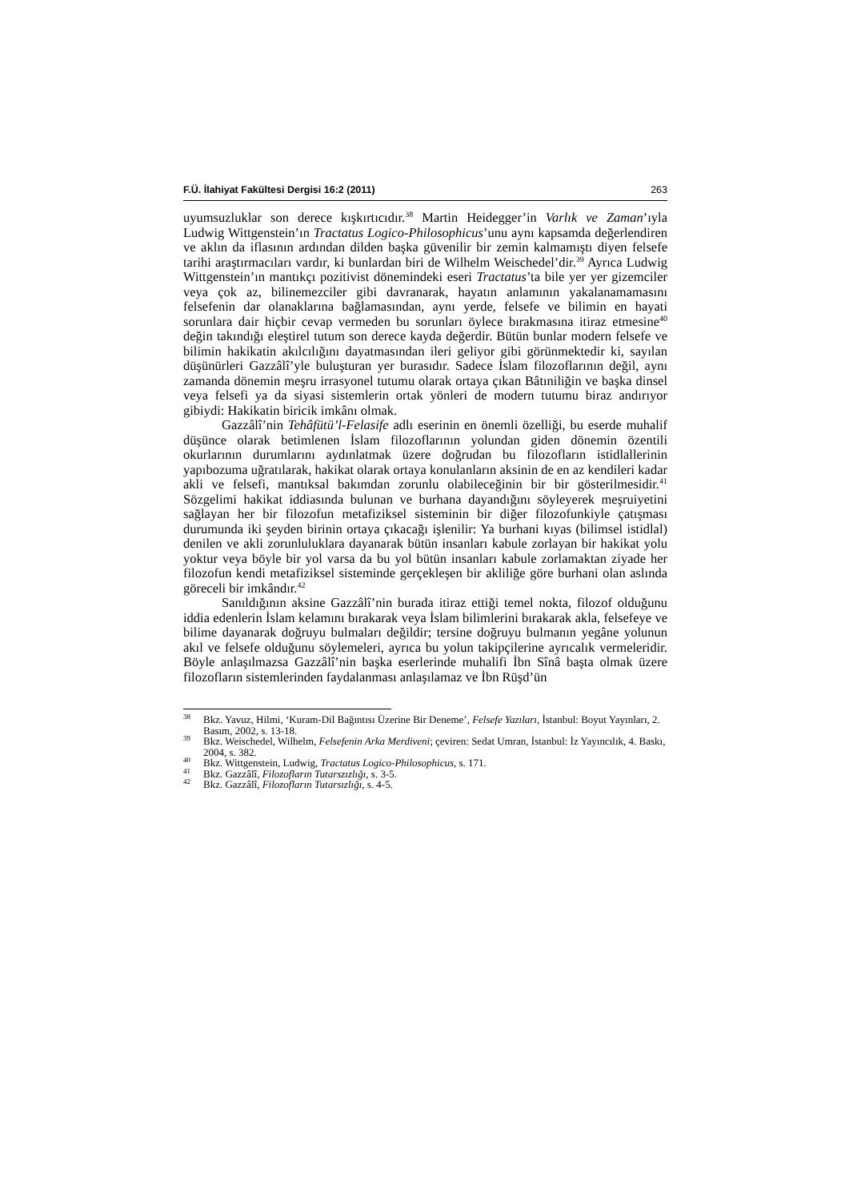F.Ü. İlahiyat Fakültesi Dergisi 16:2 (2011) 263
uyumsuzluklar son derece kışkırtıcıdır.<sup>38</sup> Martin Heidegger’in Varlık ve Zaman’ıyla Ludwig Wittgenstein’ın Tractatus Logico-Philosophicus’unu aynı kapsamda değerlendiren ve aklın da iflasının ardından dilden başka güvenilir bir zemin kalmamıştı diyen felsefe tarihi araştırmacıları vardır, ki bunlardan biri de Wilhelm Weischedel’dir.<sup>39</sup> Ayrıca Ludwig Wittgenstein’ın mantıkçı pozitivist dönemindeki eseri Tractatus’ta bile yer yer gizemciler veya çok az, bilinemezciler gibi davranarak, hayatın anlamının yakalanamamasını felsefenin dar olanaklarına bağlamasından, aynı yerde, felsefe ve bilimin en hayati sorunlara dair hiçbir cevap vermeden bu sorunları öylece bırakmasına itiraz etmesine<sup>40</sup> değin takındığı eleştirel tutum son derece kayda değerdir. Bütün bunlar modern felsefe ve bilimin hakikatin akılcılığını dayatmasından ileri geliyor gibi görünmektedir ki, sayılan düşünürleri Gazzâlî’yle buluşturan yer burasıdır. Sadece İslam filozoflarının değil, aynı zamanda dönemin meşru irrasyonel tutumu olarak ortaya çıkan Bâtıniliğin ve başka dinsel veya felsefi ya da siyasi sistemlerin ortak yönleri de modern tutumu biraz andırıyor gibiydi: Hakikatin biricik imkânı olmak.
Gazzâlî’nin Tehâfütü’l-Felasife adlı eserinin en önemli özelliği, bu eserde muhalif düşünce olarak betimlenen İslam filozoflarının yolundan giden dönemin özentili okurlarının durumlarını aydınlatmak üzere doğrudan bu filozofların istidlallerinin yapıbozuma uğratılarak, hakikat olarak ortaya konulanların aksinin de en az kendileri kadar akli ve felsefi, mantıksal bakımdan zorunlu olabileceğinin bir bir gösterilmesidir.<sup>41</sup> Sözgelimi hakikat iddiasında bulunan ve burhana dayandığını söyleyerek meşruiyetini sağlayan her bir filozofun metafiziksel sisteminin bir diğer filozofunkiyle çatışması durumunda iki şeyden birinin ortaya çıkacağı işlenilir: Ya burhani kıyas (bilimsel istidlal) denilen ve akli zorunluluklara dayanarak bütün insanları kabule zorlayan bir hakikat yolu yoktur veya böyle bir yol varsa da bu yol bütün insanları kabule zorlamaktan ziyade her filozofun kendi metafiziksel sisteminde gerçekleşen bir akliliğe göre burhani olan aslında göreceli bir imkândır.<sup>42</sup>
Sanıldığının aksine Gazzâlî’nin burada itiraz ettiği temel nokta, filozof olduğunu iddia edenlerin İslam kelamını bırakarak veya İslam bilimlerini bırakarak akla, felsefeye ve bilime dayanarak doğruyu bulmaları değildir; tersine doğruyu bulmanın yegâne yolunun akıl ve felsefe olduğunu söylemeleri, ayrıca bu yolun takipçilerine ayrıcalık vermeleridir. Böyle anlaşılmazsa Gazzâlî’nin başka eserlerinde muhalifi İbn Sînâ başta olmak üzere filozofların sistemlerinden faydalanması anlaşılamaz ve İbn Rüşd’ün
<sup>38</sup> Bkz. Yavuz, Hilmi, ‘Kuram-Dil Bağıntısı Üzerine Bir Deneme’, Felsefe Yazıları, İstanbul: Boyut Yayınları, 2. Basım, 2002, s. 13-18.
<sup>39</sup> Bkz. Weischedel, Wilhelm, Felsefenin Arka Merdiveni; çeviren: Sedat Umran, İstanbul: İz Yayıncılık, 4. Baskı, 2004, s. 382.
<sup>40</sup> Bkz. Wittgenstein, Ludwig, Tractatus Logico-Philosophicus, s. 171.
<sup>41</sup> Bkz. Gazzâlî, Filozofların Tutarszızlığı, s. 3-5.
<sup>42</sup> Bkz. Gazzâlî, Filozofların Tutarsızlığı, s. 4-5.